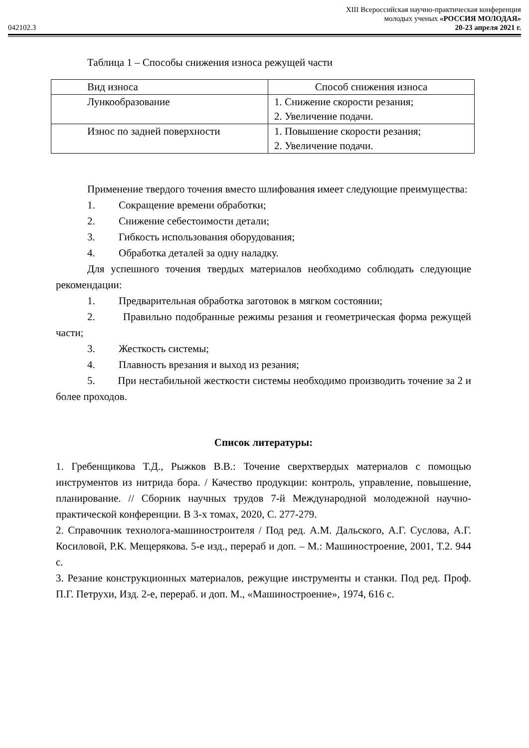042102.3
XIII Всероссийская научно-практическая конференция
молодых ученых «РОССИЯ МОЛОДАЯ»
20-23 апреля 2021 г.
Таблица 1 – Способы снижения износа режущей части
| Вид износа | Способ снижения износа |
| Лункообразование | 1. Снижение скорости резания; 2. Увеличение подачи. |
| Износ по задней поверхности | 1. Повышение скорости резания; 2. Увеличение подачи. |
Применение твердого точения вместо шлифования имеет следующие преимущества:
1. Сокращение времени обработки;
2. Снижение себестоимости детали;
3. Гибкость использования оборудования;
4. Обработка деталей за одну наладку.
Для успешного точения твердых материалов необходимо соблюдать следующие рекомендации:
1. Предварительная обработка заготовок в мягком состоянии;
2. Правильно подобранные режимы резания и геометрическая форма режущей части;
3. Жесткость системы;
4. Плавность врезания и выход из резания;
5. При нестабильной жесткости системы необходимо производить точение за 2 и более проходов.
Список литературы:
1. Гребенщикова Т.Д., Рыжков В.В.: Точение сверхтвердых материалов с помощью инструментов из нитрида бора. / Качество продукции: контроль, управление, повышение, планирование. // Сборник научных трудов 7-й Международной молодежной научно-практической конференции. В 3-х томах, 2020, С. 277-279.
2. Справочник технолога-машиностроителя / Под ред. А.М. Дальского, А.Г. Суслова, А.Г. Косиловой, Р.К. Мещерякова. 5-е изд., перераб и доп. – М.: Машиностроение, 2001, Т.2. 944 с.
3. Резание конструкционных материалов, режущие инструменты и станки. Под ред. Проф. П.Г. Петрухи, Изд. 2-е, перераб. и доп. М., «Машиностроение», 1974, 616 с.